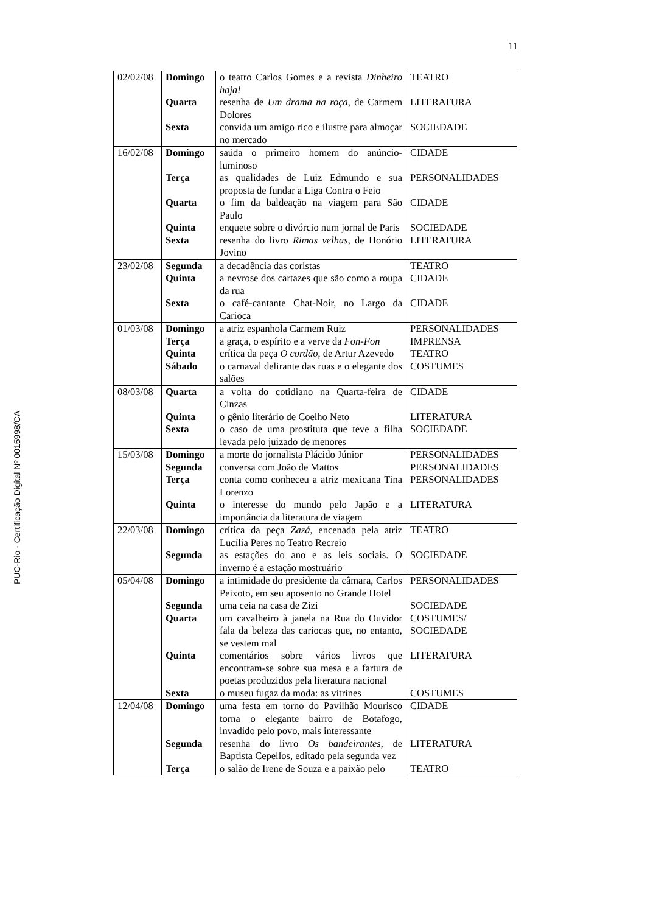11
PUC-Rio - Certificação Digital Nº 0015998/CA
| 02/02/08 | Domingo | o teatro Carlos Gomes e a revista Dinheiro haja! | TEATRO |
| | Quarta | resenha de Um drama na roça , de Carmem Dolores | LITERATURA |
| | Sexta | convida um amigo rico e ilustre para almoçar no mercado | SOCIEDADE |
| 16/02/08 | Domingo | saúda o primeiro homem do anúncio-luminoso | CIDADE |
| | Terça | as qualidades de Luiz Edmundo e sua proposta de fundar a Liga Contra o Feio | PERSONALIDADES |
| | Quarta | o fim da baldeação na viagem para São Paulo | CIDADE |
| | Quinta | enquete sobre o divórcio num jornal de Paris | SOCIEDADE |
| | Sexta | resenha do livro Rimas velhas , de Honório Jovino | LITERATURA |
| 23/02/08 | Segunda | a decadência das coristas | TEATRO |
| | Quinta | a nevrose dos cartazes que são como a roupa da rua | CIDADE |
| | Sexta | o café-cantante Chat-Noir, no Largo da Carioca | CIDADE |
| 01/03/08 | Domingo | a atriz espanhola Carmem Ruiz | PERSONALIDADES |
| | Terça | a graça, o espírito e a verve da Fon-Fon | IMPRENSA |
| | Quinta | crítica da peça O cordão , de Artur Azevedo | TEATRO |
| | Sábado | o carnaval delirante das ruas e o elegante dos salões | COSTUMES |
| 08/03/08 | Quarta | a volta do cotidiano na Quarta-feira de Cinzas | CIDADE |
| | Quinta | o gênio literário de Coelho Neto | LITERATURA |
| | Sexta | o caso de uma prostituta que teve a filha levada pelo juizado de menores | SOCIEDADE |
| 15/03/08 | Domingo | a morte do jornalista Plácido Júnior | PERSONALIDADES |
| | Segunda | conversa com João de Mattos | PERSONALIDADES |
| | Terça | conta como conheceu a atriz mexicana Tina Lorenzo | PERSONALIDADES |
| | Quinta | o interesse do mundo pelo Japão e a importância da literatura de viagem | LITERATURA |
| 22/03/08 | Domingo | crítica da peça Zazá , encenada pela atriz Lucília Peres no Teatro Recreio | TEATRO |
| | Segunda | as estações do ano e as leis sociais. O inverno é a estação mostruário | SOCIEDADE |
| 05/04/08 | Domingo | a intimidade do presidente da câmara, Carlos Peixoto, em seu aposento no Grande Hotel | PERSONALIDADES |
| | Segunda | uma ceia na casa de Zizi | SOCIEDADE |
| | Quarta | um cavalheiro à janela na Rua do Ouvidor fala da beleza das cariocas que, no entanto, se vestem mal | COSTUMES/ SOCIEDADE |
| | Quinta | comentários sobre vários livros que encontram-se sobre sua mesa e a fartura de poetas produzidos pela literatura nacional | LITERATURA |
| | Sexta | o museu fugaz da moda: as vitrines | COSTUMES |
| 12/04/08 | Domingo | uma festa em torno do Pavilhão Mourisco torna o elegante bairro de Botafogo, invadido pelo povo, mais interessante | CIDADE |
| | Segunda | resenha do livro Os bandeirantes , de Baptista Cepellos, editado pela segunda vez | LITERATURA |
| | Terça | o salão de Irene de Souza e a paixão pelo | TEATRO |